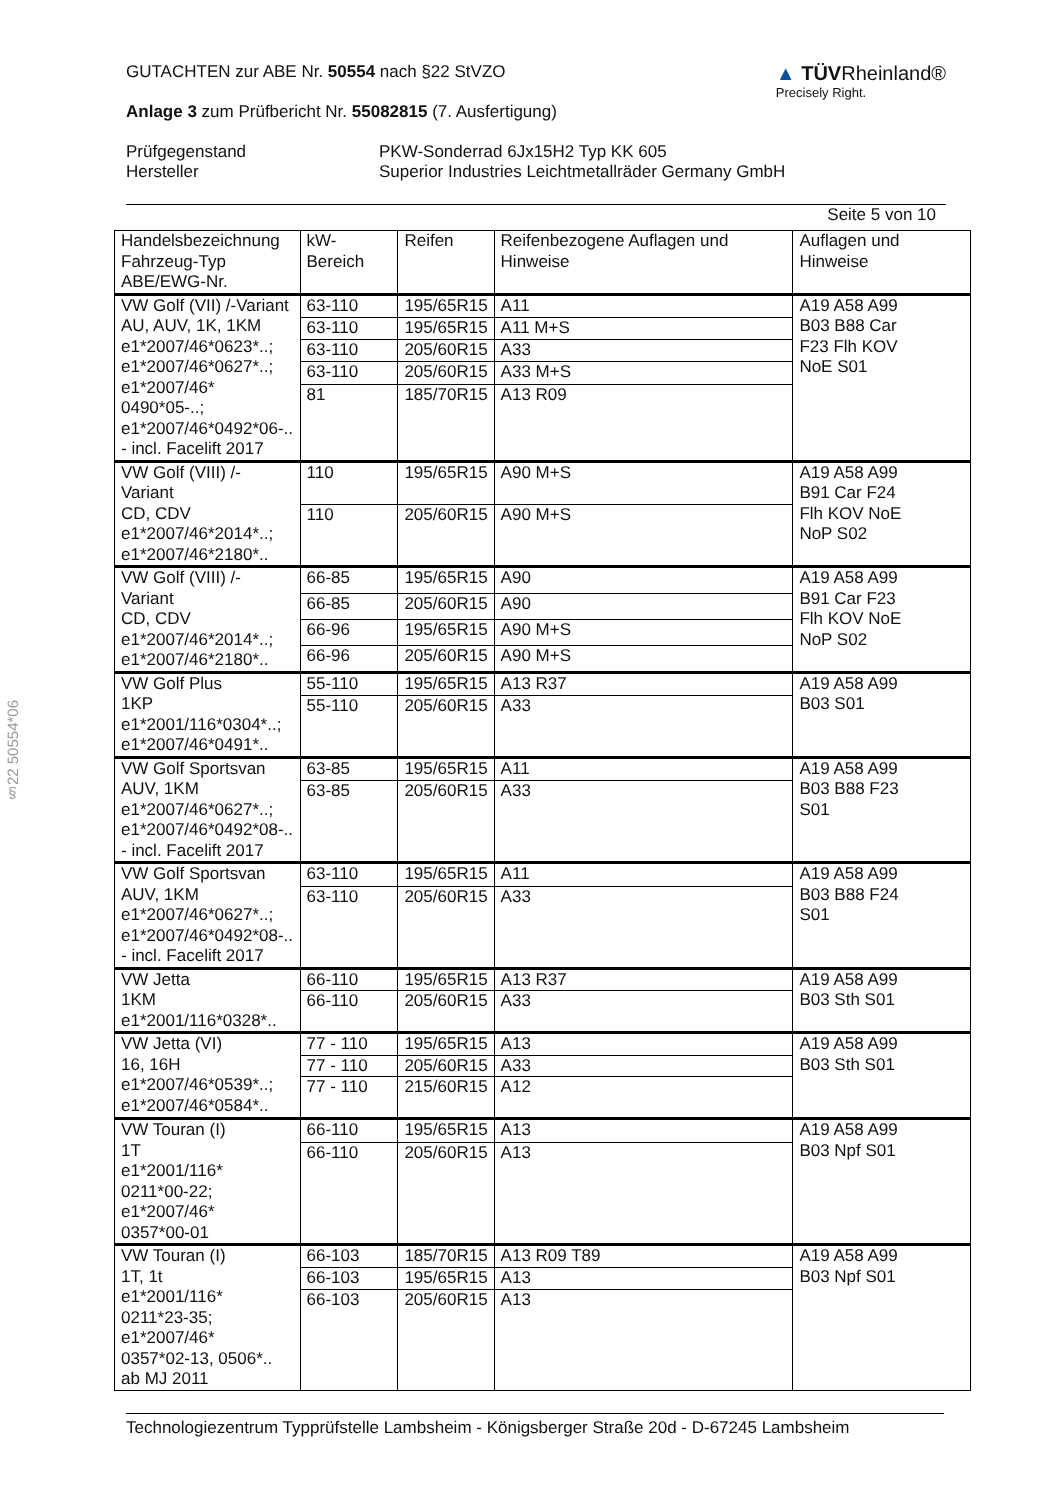▲ TÜVRheinland®
Precisely Right.
GUTACHTEN zur ABE Nr. 50554 nach §22 StVZO
Anlage 3 zum Prüfbericht Nr. 55082815 (7. Ausfertigung)
Prüfgegenstand
Hersteller
PKW-Sonderrad 6Jx15H2 Typ KK 605
Superior Industries Leichtmetallräder Germany GmbH
Seite 5 von 10
| Handelsbezeichnung Fahrzeug-Typ ABE/EWG-Nr. | kW-Bereich | Reifen | Reifenbezogene Auflagen und Hinweise | Auflagen und Hinweise |
| --- | --- | --- | --- | --- |
| VW Golf (VII) /-Variant AU, AUV, 1K, 1KM e1*2007/46*0623*..; e1*2007/46*0627*..; e1*2007/46* 0490*05-..; e1*2007/46*0492*06-.. - incl. Facelift 2017 | 63-110 | 195/65R15 | A11 | A19 A58 A99 B03 B88 Car F23 Flh KOV NoE S01 |
| | 63-110 | 195/65R15 | A11 M+S | |
| | 63-110 | 205/60R15 | A33 | |
| | 63-110 | 205/60R15 | A33 M+S | |
| | 81 | 185/70R15 | A13 R09 | |
| VW Golf (VIII) /-Variant CD, CDV e1*2007/46*2014*..; e1*2007/46*2180*.. | 110 | 195/65R15 | A90 M+S | A19 A58 A99 B91 Car F24 Flh KOV NoE NoP S02 |
| | 110 | 205/60R15 | A90 M+S | |
| VW Golf (VIII) /-Variant CD, CDV e1*2007/46*2014*..; e1*2007/46*2180*.. | 66-85 | 195/65R15 | A90 | A19 A58 A99 B91 Car F23 Flh KOV NoE NoP S02 |
| | 66-85 | 205/60R15 | A90 | |
| | 66-96 | 195/65R15 | A90 M+S | |
| | 66-96 | 205/60R15 | A90 M+S | |
| VW Golf Plus 1KP e1*2001/116*0304*..; e1*2007/46*0491*.. | 55-110 | 195/65R15 | A13 R37 | A19 A58 A99 B03 S01 |
| | 55-110 | 205/60R15 | A33 | |
| VW Golf Sportsvan AUV, 1KM e1*2007/46*0627*..; e1*2007/46*0492*08-.. - incl. Facelift 2017 | 63-85 | 195/65R15 | A11 | A19 A58 A99 B03 B88 F23 S01 |
| | 63-85 | 205/60R15 | A33 | |
| VW Golf Sportsvan AUV, 1KM e1*2007/46*0627*..; e1*2007/46*0492*08-.. - incl. Facelift 2017 | 63-110 | 195/65R15 | A11 | A19 A58 A99 B03 B88 F24 S01 |
| | 63-110 | 205/60R15 | A33 | |
| VW Jetta 1KM e1*2001/116*0328*.. | 66-110 | 195/65R15 | A13 R37 | A19 A58 A99 B03 Sth S01 |
| | 66-110 | 205/60R15 | A33 | |
| VW Jetta (VI) 16, 16H e1*2007/46*0539*..; e1*2007/46*0584*.. | 77 - 110 | 195/65R15 | A13 | A19 A58 A99 B03 Sth S01 |
| | 77 - 110 | 205/60R15 | A33 | |
| | 77 - 110 | 215/60R15 | A12 | |
| VW Touran (I) 1T e1*2001/116* 0211*00-22; e1*2007/46* 0357*00-01 | 66-110 | 195/65R15 | A13 | A19 A58 A99 B03 Npf S01 |
| | 66-110 | 205/60R15 | A13 | |
| VW Touran (I) 1T, 1t e1*2001/116* 0211*23-35; e1*2007/46* 0357*02-13, 0506*.. ab MJ 2011 | 66-103 | 185/70R15 | A13 R09 T89 | A19 A58 A99 B03 Npf S01 |
| | 66-103 | 195/65R15 | A13 | |
| | 66-103 | 205/60R15 | A13 | |
§22 50554*06
Technologiezentrum Typprüfstelle Lambsheim - Königsberger Straße 20d - D-67245 Lambsheim